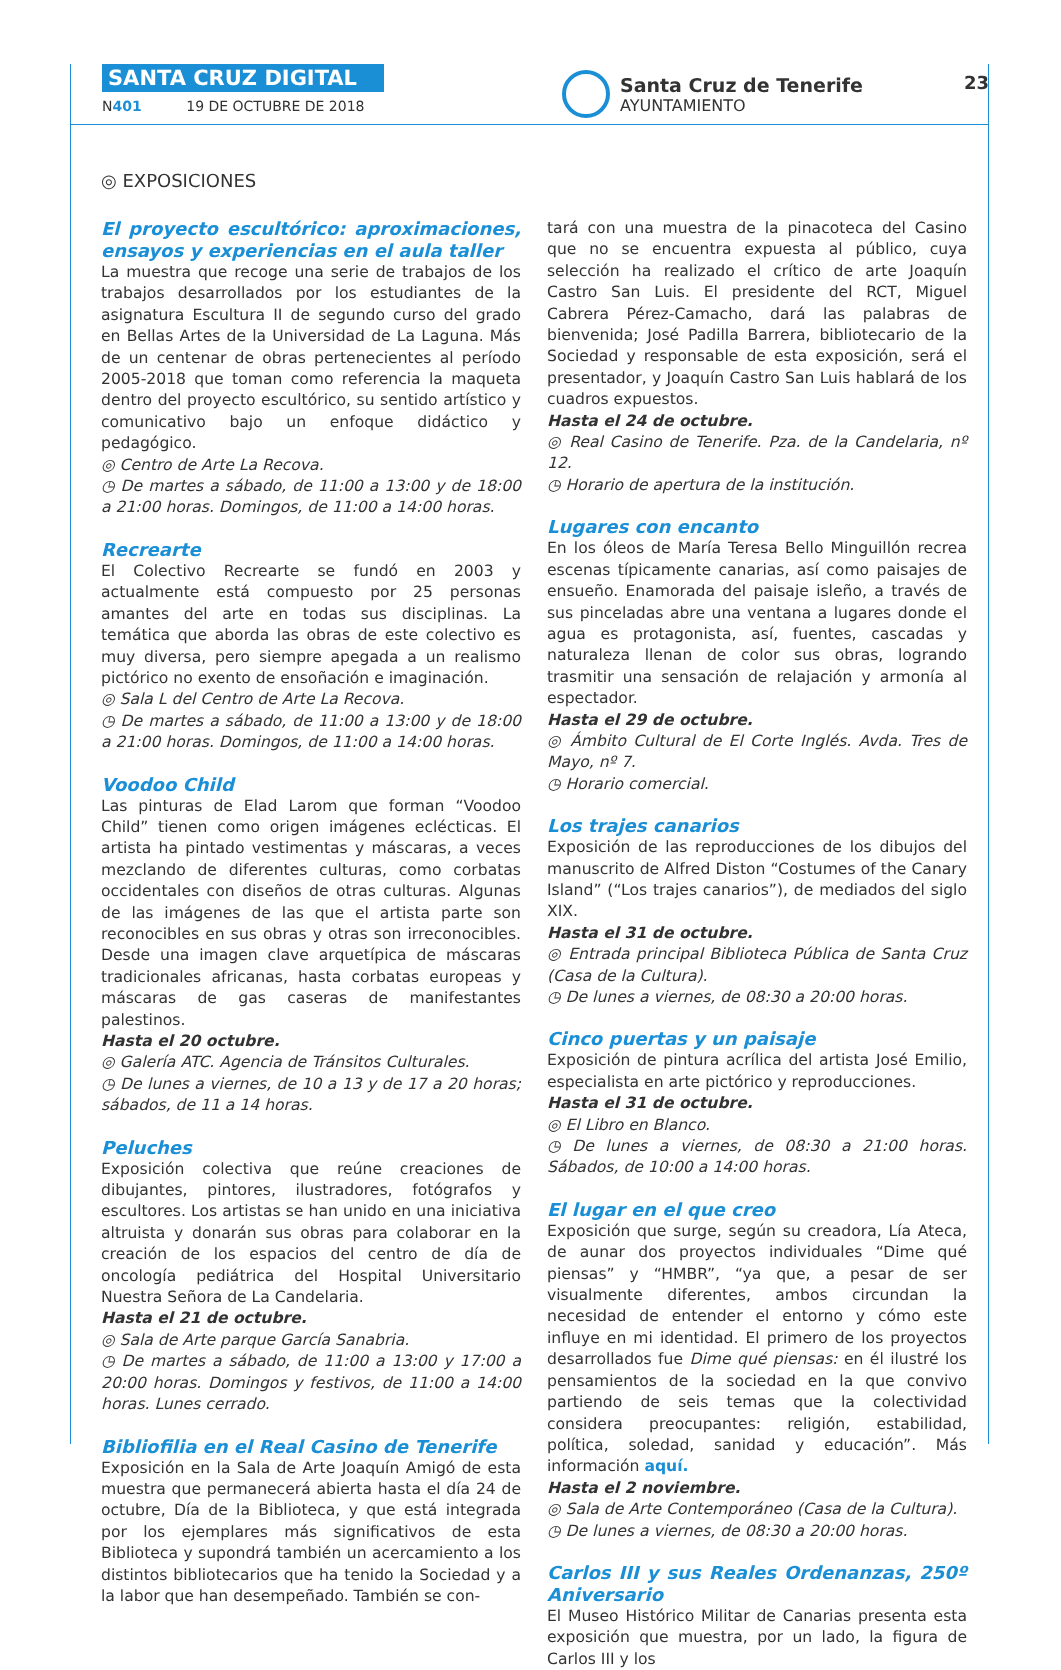SANTA CRUZ DIGITAL
N401 19 DE OCTUBRE DE 2018
Santa Cruz de Tenerife
AYUNTAMIENTO
23
◎ EXPOSICIONES
El proyecto escultórico: aproximaciones, ensayos y experiencias en el aula taller
La muestra que recoge una serie de trabajos de los trabajos desarrollados por los estudiantes de la asignatura Escultura II de segundo curso del grado en Bellas Artes de la Universidad de La Laguna. Más de un centenar de obras pertenecientes al período 2005-2018 que toman como referencia la maqueta dentro del proyecto escultórico, su sentido artístico y comunicativo bajo un enfoque didáctico y pedagógico.
◎ Centro de Arte La Recova.
◷ De martes a sábado, de 11:00 a 13:00 y de 18:00 a 21:00 horas. Domingos, de 11:00 a 14:00 horas.
Recrearte
El Colectivo Recrearte se fundó en 2003 y actualmente está compuesto por 25 personas amantes del arte en todas sus disciplinas. La temática que aborda las obras de este colectivo es muy diversa, pero siempre apegada a un realismo pictórico no exento de ensoñación e imaginación.
◎ Sala L del Centro de Arte La Recova.
◷ De martes a sábado, de 11:00 a 13:00 y de 18:00 a 21:00 horas. Domingos, de 11:00 a 14:00 horas.
Voodoo Child
Las pinturas de Elad Larom que forman “Voodoo Child” tienen como origen imágenes eclécticas. El artista ha pintado vestimentas y máscaras, a veces mezclando de diferentes culturas, como corbatas occidentales con diseños de otras culturas. Algunas de las imágenes de las que el artista parte son reconocibles en sus obras y otras son irreconocibles. Desde una imagen clave arquetípica de máscaras tradicionales africanas, hasta corbatas europeas y máscaras de gas caseras de manifestantes palestinos.
Hasta el 20 octubre.
◎ Galería ATC. Agencia de Tránsitos Culturales.
◷ De lunes a viernes, de 10 a 13 y de 17 a 20 horas; sábados, de 11 a 14 horas.
Peluches
Exposición colectiva que reúne creaciones de dibujantes, pintores, ilustradores, fotógrafos y escultores. Los artistas se han unido en una iniciativa altruista y donarán sus obras para colaborar en la creación de los espacios del centro de día de oncología pediátrica del Hospital Universitario Nuestra Señora de La Candelaria.
Hasta el 21 de octubre.
◎ Sala de Arte parque García Sanabria.
◷ De martes a sábado, de 11:00 a 13:00 y 17:00 a 20:00 horas. Domingos y festivos, de 11:00 a 14:00 horas. Lunes cerrado.
Bibliofilia en el Real Casino de Tenerife
Exposición en la Sala de Arte Joaquín Amigó de esta muestra que permanecerá abierta hasta el día 24 de octubre, Día de la Biblioteca, y que está integrada por los ejemplares más significativos de esta Biblioteca y supondrá también un acercamiento a los distintos bibliotecarios que ha tenido la Sociedad y a la labor que han desempeñado. También se con-
tará con una muestra de la pinacoteca del Casino que no se encuentra expuesta al público, cuya selección ha realizado el crítico de arte Joaquín Castro San Luis. El presidente del RCT, Miguel Cabrera Pérez-Camacho, dará las palabras de bienvenida; José Padilla Barrera, bibliotecario de la Sociedad y responsable de esta exposición, será el presentador, y Joaquín Castro San Luis hablará de los cuadros expuestos.
Hasta el 24 de octubre.
◎ Real Casino de Tenerife. Pza. de la Candelaria, nº 12.
◷ Horario de apertura de la institución.
Lugares con encanto
En los óleos de María Teresa Bello Minguillón recrea escenas típicamente canarias, así como paisajes de ensueño. Enamorada del paisaje isleño, a través de sus pinceladas abre una ventana a lugares donde el agua es protagonista, así, fuentes, cascadas y naturaleza llenan de color sus obras, logrando trasmitir una sensación de relajación y armonía al espectador.
Hasta el 29 de octubre.
◎ Ámbito Cultural de El Corte Inglés. Avda. Tres de Mayo, nº 7.
◷ Horario comercial.
Los trajes canarios
Exposición de las reproducciones de los dibujos del manuscrito de Alfred Diston “Costumes of the Canary Island” (“Los trajes canarios”), de mediados del siglo XIX.
Hasta el 31 de octubre.
◎ Entrada principal Biblioteca Pública de Santa Cruz (Casa de la Cultura).
◷ De lunes a viernes, de 08:30 a 20:00 horas.
Cinco puertas y un paisaje
Exposición de pintura acrílica del artista José Emilio, especialista en arte pictórico y reproducciones.
Hasta el 31 de octubre.
◎ El Libro en Blanco.
◷ De lunes a viernes, de 08:30 a 21:00 horas. Sábados, de 10:00 a 14:00 horas.
El lugar en el que creo
Exposición que surge, según su creadora, Lía Ateca, de aunar dos proyectos individuales “Dime qué piensas” y “HMBR”, “ya que, a pesar de ser visualmente diferentes, ambos circundan la necesidad de entender el entorno y cómo este influye en mi identidad. El primero de los proyectos desarrollados fue Dime qué piensas: en él ilustré los pensamientos de la sociedad en la que convivo partiendo de seis temas que la colectividad considera preocupantes: religión, estabilidad, política, soledad, sanidad y educación”. Más información aquí.
Hasta el 2 noviembre.
◎ Sala de Arte Contemporáneo (Casa de la Cultura).
◷ De lunes a viernes, de 08:30 a 20:00 horas.
Carlos III y sus Reales Ordenanzas, 250º Aniversario
El Museo Histórico Militar de Canarias presenta esta exposición que muestra, por un lado, la figura de Carlos III y los